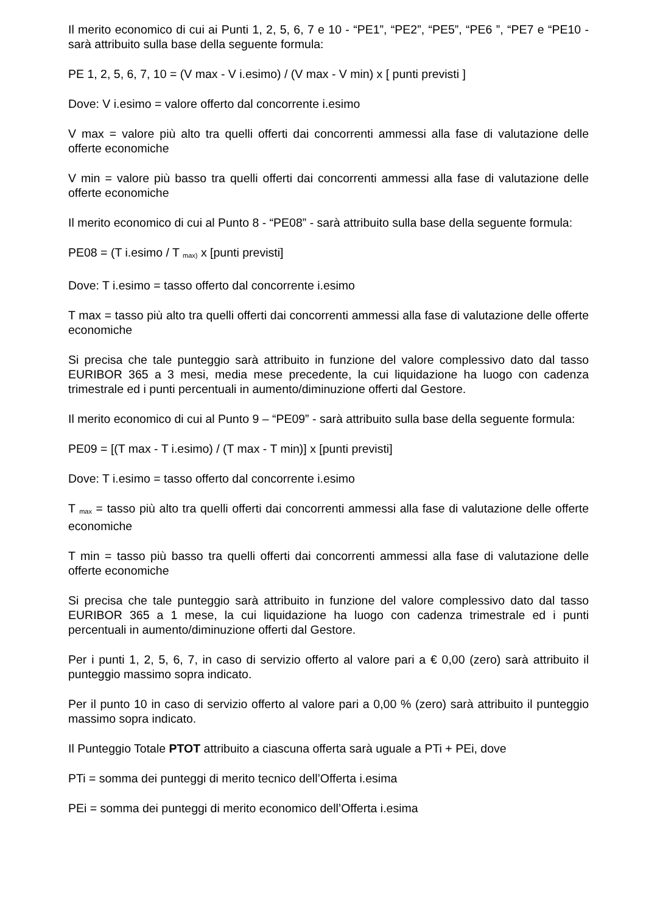Il merito economico di cui ai Punti 1, 2, 5, 6, 7 e 10 - “PE1”, “PE2”, “PE5”, “PE6 ”, “PE7 e “PE10 - sarà attribuito sulla base della seguente formula:
PE 1, 2, 5, 6, 7, 10 = (V max - V i.esimo) / (V max - V min) x [ punti previsti ]
Dove: V i.esimo = valore offerto dal concorrente i.esimo
V max = valore più alto tra quelli offerti dai concorrenti ammessi alla fase di valutazione delle offerte economiche
V min = valore più basso tra quelli offerti dai concorrenti ammessi alla fase di valutazione delle offerte economiche
Il merito economico di cui al Punto 8 - “PE08” - sarà attribuito sulla base della seguente formula:
PE08 = (T i.esimo / T <sub>max)</sub> x [punti previsti]
Dove: T i.esimo = tasso offerto dal concorrente i.esimo
T max = tasso più alto tra quelli offerti dai concorrenti ammessi alla fase di valutazione delle offerte economiche
Si precisa che tale punteggio sarà attribuito in funzione del valore complessivo dato dal tasso EURIBOR 365 a 3 mesi, media mese precedente, la cui liquidazione ha luogo con cadenza trimestrale ed i punti percentuali in aumento/diminuzione offerti dal Gestore.
Il merito economico di cui al Punto 9 – “PE09” - sarà attribuito sulla base della seguente formula:
PE09 = [(T max - T i.esimo) / (T max - T min)] x [punti previsti]
Dove: T i.esimo = tasso offerto dal concorrente i.esimo
T <sub>max</sub> = tasso più alto tra quelli offerti dai concorrenti ammessi alla fase di valutazione delle offerte economiche
T min = tasso più basso tra quelli offerti dai concorrenti ammessi alla fase di valutazione delle offerte economiche
Si precisa che tale punteggio sarà attribuito in funzione del valore complessivo dato dal tasso EURIBOR 365 a 1 mese, la cui liquidazione ha luogo con cadenza trimestrale ed i punti percentuali in aumento/diminuzione offerti dal Gestore.
Per i punti 1, 2, 5, 6, 7, in caso di servizio offerto al valore pari a € 0,00 (zero) sarà attribuito il punteggio massimo sopra indicato.
Per il punto 10 in caso di servizio offerto al valore pari a 0,00 % (zero) sarà attribuito il punteggio massimo sopra indicato.
Il Punteggio Totale PTOT attribuito a ciascuna offerta sarà uguale a PTi + PEi, dove
PTi = somma dei punteggi di merito tecnico dell’Offerta i.esima
PEi = somma dei punteggi di merito economico dell’Offerta i.esima